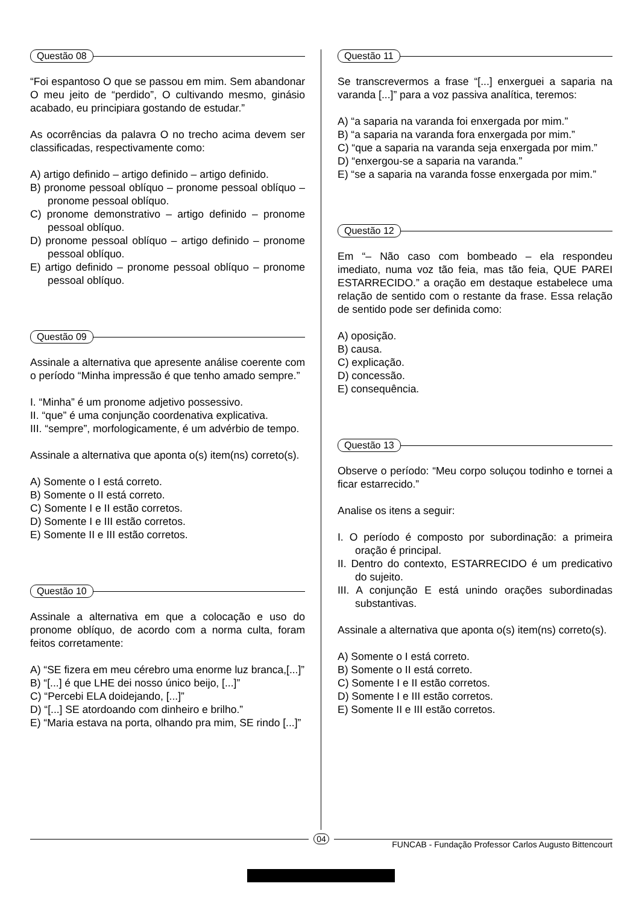Questão 08
“Foi espantoso O que se passou em mim. Sem abandonar O meu jeito de “perdido”, O cultivando mesmo, ginásio acabado, eu principiara gostando de estudar.”
As ocorrências da palavra O no trecho acima devem ser classificadas, respectivamente como:
A) artigo definido – artigo definido – artigo definido.
B) pronome pessoal oblíquo – pronome pessoal oblíquo – pronome pessoal oblíquo.
C) pronome demonstrativo – artigo definido – pronome pessoal oblíquo.
D) pronome pessoal oblíquo – artigo definido – pronome pessoal oblíquo.
E) artigo definido – pronome pessoal oblíquo – pronome pessoal oblíquo.
Questão 09
Assinale a alternativa que apresente análise coerente com o período “Minha impressão é que tenho amado sempre.”
I. “Minha” é um pronome adjetivo possessivo.
II. “que” é uma conjunção coordenativa explicativa.
III. “sempre”, morfologicamente, é um advérbio de tempo.
Assinale a alternativa que aponta o(s) item(ns) correto(s).
A) Somente o I está correto.
B) Somente o II está correto.
C) Somente I e II estão corretos.
D) Somente I e III estão corretos.
E) Somente II e III estão corretos.
Questão 10
Assinale a alternativa em que a colocação e uso do pronome oblíquo, de acordo com a norma culta, foram feitos corretamente:
A) “SE fizera em meu cérebro uma enorme luz branca,[...]”
B) “[...] é que LHE dei nosso único beijo, [...]”
C) “Percebi ELA doidejando, [...]”
D) “[...] SE atordoando com dinheiro e brilho.”
E) “Maria estava na porta, olhando pra mim, SE rindo [...]”
Questão 11
Se transcrevermos a frase “[...] enxerguei a saparia na varanda [...]” para a voz passiva analítica, teremos:
A) “a saparia na varanda foi enxergada por mim.”
B) “a saparia na varanda fora enxergada por mim.”
C) “que a saparia na varanda seja enxergada por mim.”
D) “enxergou-se a saparia na varanda.”
E) “se a saparia na varanda fosse enxergada por mim.”
Questão 12
Em “– Não caso com bombeado – ela respondeu imediato, numa voz tão feia, mas tão feia, QUE PAREI ESTARRECIDO.” a oração em destaque estabelece uma relação de sentido com o restante da frase. Essa relação de sentido pode ser definida como:
A) oposição.
B) causa.
C) explicação.
D) concessão.
E) consequência.
Questão 13
Observe o período: “Meu corpo soluçou todinho e tornei a ficar estarrecido.”
Analise os itens a seguir:
I. O período é composto por subordinação: a primeira oração é principal.
II. Dentro do contexto, ESTARRECIDO é um predicativo do sujeito.
III. A conjunção E está unindo orações subordinadas substantivas.
Assinale a alternativa que aponta o(s) item(ns) correto(s).
A) Somente o I está correto.
B) Somente o II está correto.
C) Somente I e II estão corretos.
D) Somente I e III estão corretos.
E) Somente II e III estão corretos.
04
FUNCAB - Fundação Professor Carlos Augusto Bittencourt